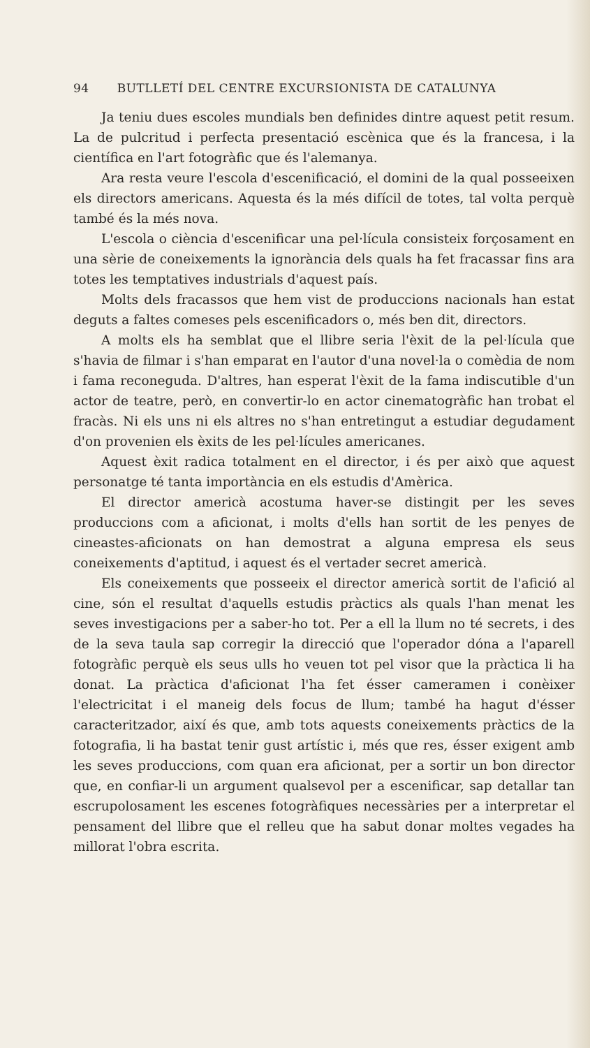94 BUTLLETÍ DEL CENTRE EXCURSIONISTA DE CATALUNYA
Ja teniu dues escoles mundials ben definides dintre aquest petit resum. La de pulcritud i perfecta presentació escènica que és la francesa, i la científica en l'art fotogràfic que és l'alemanya.
Ara resta veure l'escola d'escenificació, el domini de la qual posseeixen els directors americans. Aquesta és la més difícil de totes, tal volta perquè també és la més nova.
L'escola o ciència d'escenificar una pel·lícula consisteix forçosament en una sèrie de coneixements la ignorància dels quals ha fet fracassar fins ara totes les temptatives industrials d'aquest país.
Molts dels fracassos que hem vist de produccions nacionals han estat deguts a faltes comeses pels escenificadors o, més ben dit, directors.
A molts els ha semblat que el llibre seria l'èxit de la pel·lícula que s'havia de filmar i s'han emparat en l'autor d'una novel·la o comèdia de nom i fama reconeguda. D'altres, han esperat l'èxit de la fama indiscutible d'un actor de teatre, però, en convertir-lo en actor cinematogràfic han trobat el fracàs. Ni els uns ni els altres no s'han entretingut a estudiar degudament d'on provenien els èxits de les pel·lícules americanes.
Aquest èxit radica totalment en el director, i és per això que aquest personatge té tanta importància en els estudis d'Amèrica.
El director americà acostuma haver-se distingit per les seves produccions com a aficionat, i molts d'ells han sortit de les penyes de cineastes-aficionats on han demostrat a alguna empresa els seus coneixements d'aptitud, i aquest és el vertader secret americà.
Els coneixements que posseeix el director americà sortit de l'afició al cine, són el resultat d'aquells estudis pràctics als quals l'han menat les seves investigacions per a saber-ho tot. Per a ell la llum no té secrets, i des de la seva taula sap corregir la direcció que l'operador dóna a l'aparell fotogràfic perquè els seus ulls ho veuen tot pel visor que la pràctica li ha donat. La pràctica d'aficionat l'ha fet ésser cameramen i conèixer l'electricitat i el maneig dels focus de llum; també ha hagut d'ésser caracteritzador, així és que, amb tots aquests coneixements pràctics de la fotografia, li ha bastat tenir gust artístic i, més que res, ésser exigent amb les seves produccions, com quan era aficionat, per a sortir un bon director que, en confiar-li un argument qualsevol per a escenificar, sap detallar tan escrupolosament les escenes fotogràfiques necessàries per a interpretar el pensament del llibre que el relleu que ha sabut donar moltes vegades ha millorat l'obra escrita.